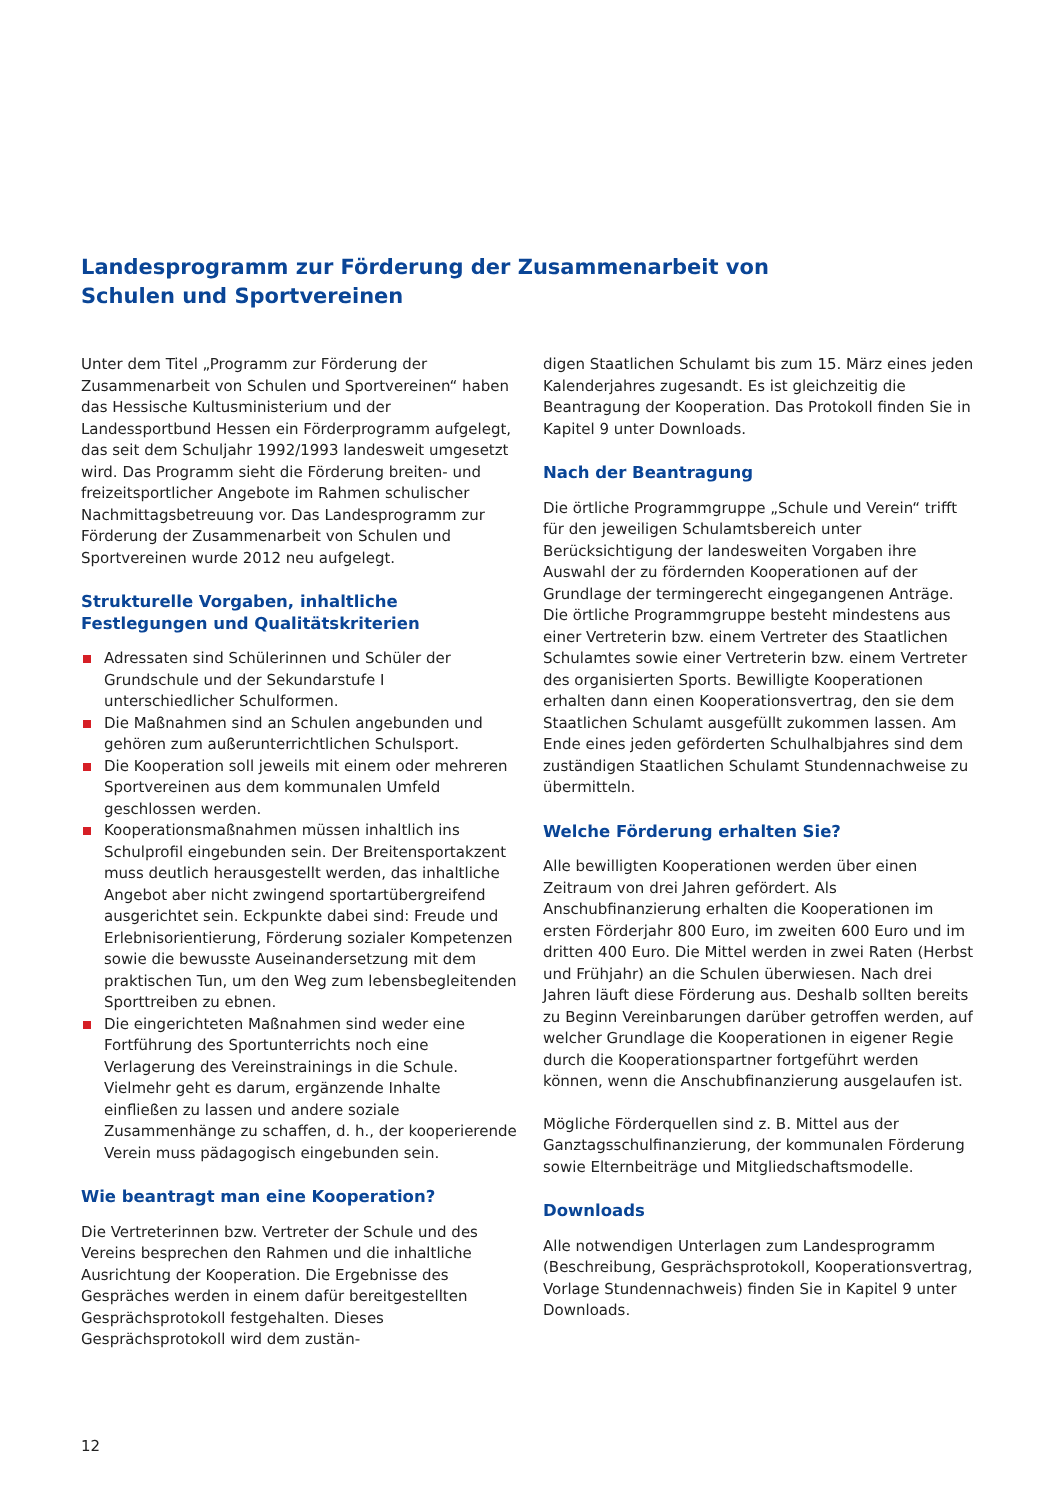Landesprogramm zur Förderung der Zusammenarbeit von
Schulen und Sportvereinen
Unter dem Titel „Programm zur Förderung der Zusammenarbeit von Schulen und Sportvereinen“ haben das Hessische Kultusministerium und der Landessportbund Hessen ein Förderprogramm aufgelegt, das seit dem Schuljahr 1992/1993 landesweit umgesetzt wird. Das Programm sieht die Förderung breiten- und freizeitsportlicher Angebote im Rahmen schulischer Nachmittagsbetreuung vor. Das Landesprogramm zur Förderung der Zusammenarbeit von Schulen und Sportvereinen wurde 2012 neu aufgelegt.
Strukturelle Vorgaben, inhaltliche Festlegungen und Qualitätskriterien
Adressaten sind Schülerinnen und Schüler der Grundschule und der Sekundarstufe I unterschiedlicher Schulformen.
Die Maßnahmen sind an Schulen angebunden und gehören zum außerunterrichtlichen Schulsport.
Die Kooperation soll jeweils mit einem oder mehreren Sportvereinen aus dem kommunalen Umfeld geschlossen werden.
Kooperationsmaßnahmen müssen inhaltlich ins Schulprofil eingebunden sein. Der Breitensportakzent muss deutlich herausgestellt werden, das inhaltliche Angebot aber nicht zwingend sportartübergreifend ausgerichtet sein. Eckpunkte dabei sind: Freude und Erlebnisorientierung, Förderung sozialer Kompetenzen sowie die bewusste Auseinandersetzung mit dem praktischen Tun, um den Weg zum lebensbegleitenden Sporttreiben zu ebnen.
Die eingerichteten Maßnahmen sind weder eine Fortführung des Sportunterrichts noch eine Verlagerung des Vereinstrainings in die Schule. Vielmehr geht es darum, ergänzende Inhalte einfließen zu lassen und andere soziale Zusammenhänge zu schaffen, d. h., der kooperierende Verein muss pädagogisch eingebunden sein.
Wie beantragt man eine Kooperation?
Die Vertreterinnen bzw. Vertreter der Schule und des Vereins besprechen den Rahmen und die inhaltliche Ausrichtung der Kooperation. Die Ergebnisse des Gespräches werden in einem dafür bereitgestellten Gesprächsprotokoll festgehalten. Dieses Gesprächsprotokoll wird dem zustän-
digen Staatlichen Schulamt bis zum 15. März eines jeden Kalenderjahres zugesandt. Es ist gleichzeitig die Beantragung der Kooperation. Das Protokoll finden Sie in Kapitel 9 unter Downloads.
Nach der Beantragung
Die örtliche Programmgruppe „Schule und Verein“ trifft für den jeweiligen Schulamtsbereich unter Berücksichtigung der landesweiten Vorgaben ihre Auswahl der zu fördernden Kooperationen auf der Grundlage der termingerecht eingegangenen Anträge. Die örtliche Programmgruppe besteht mindestens aus einer Vertreterin bzw. einem Vertreter des Staatlichen Schulamtes sowie einer Vertreterin bzw. einem Vertreter des organisierten Sports. Bewilligte Kooperationen erhalten dann einen Kooperationsvertrag, den sie dem Staatlichen Schulamt ausgefüllt zukommen lassen. Am Ende eines jeden geförderten Schulhalbjahres sind dem zuständigen Staatlichen Schulamt Stundennachweise zu übermitteln.
Welche Förderung erhalten Sie?
Alle bewilligten Kooperationen werden über einen Zeitraum von drei Jahren gefördert. Als Anschubfinanzierung erhalten die Kooperationen im ersten Förderjahr 800 Euro, im zweiten 600 Euro und im dritten 400 Euro. Die Mittel werden in zwei Raten (Herbst und Frühjahr) an die Schulen überwiesen. Nach drei Jahren läuft diese Förderung aus. Deshalb sollten bereits zu Beginn Vereinbarungen darüber getroffen werden, auf welcher Grundlage die Kooperationen in eigener Regie durch die Kooperationspartner fortgeführt werden können, wenn die Anschubfinanzierung ausgelaufen ist.
Mögliche Förderquellen sind z. B. Mittel aus der Ganztagsschulfinanzierung, der kommunalen Förderung sowie Elternbeiträge und Mitgliedschaftsmodelle.
Downloads
Alle notwendigen Unterlagen zum Landesprogramm (Beschreibung, Gesprächsprotokoll, Kooperationsvertrag, Vorlage Stundennachweis) finden Sie in Kapitel 9 unter Downloads.
12